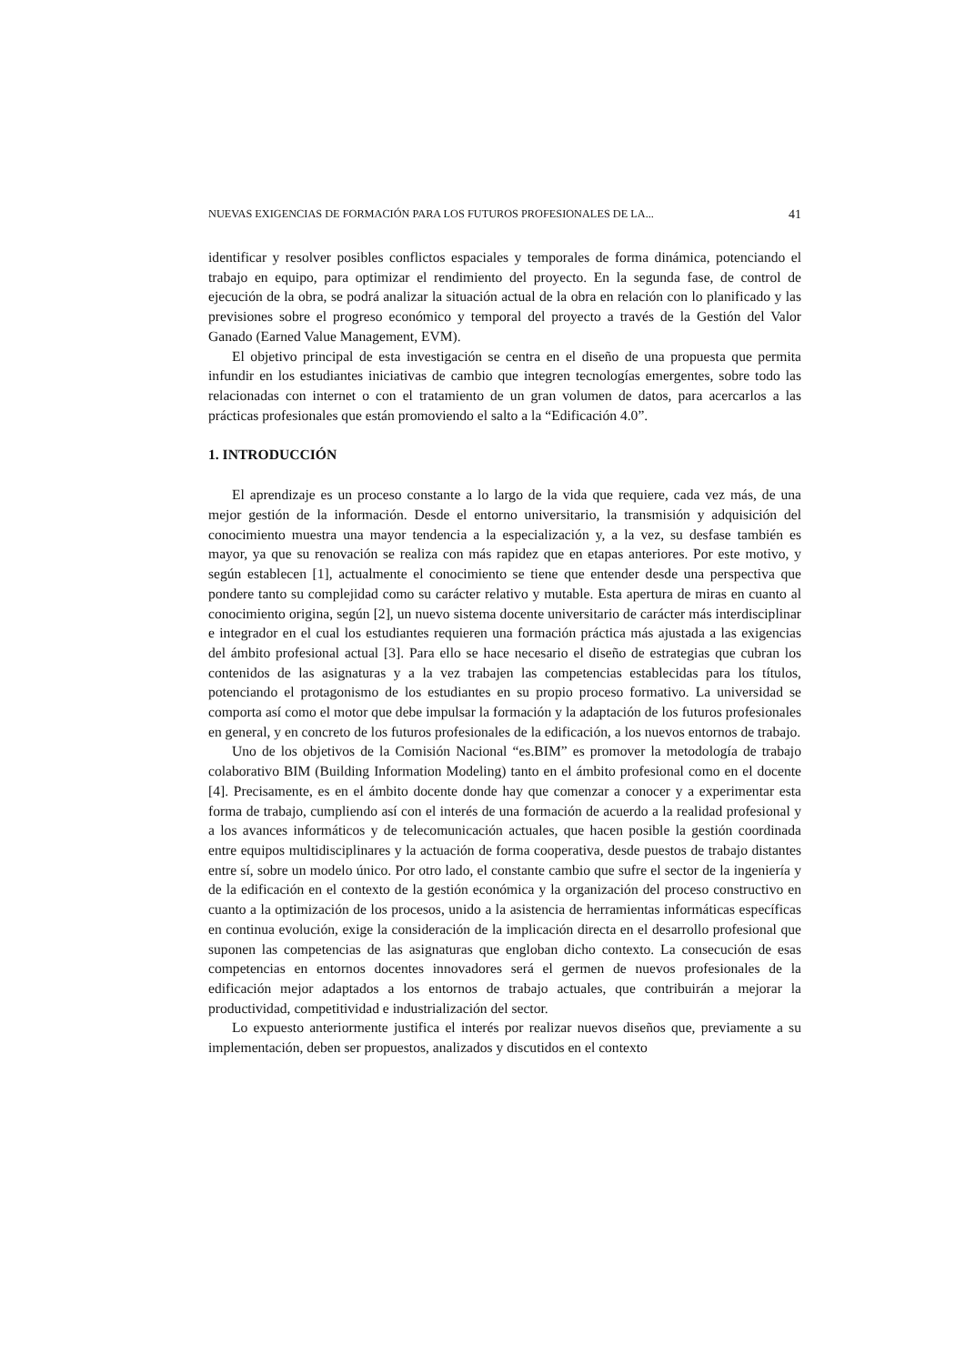NUEVAS EXIGENCIAS DE FORMACIÓN PARA LOS FUTUROS PROFESIONALES DE LA... 41
identificar y resolver posibles conflictos espaciales y temporales de forma dinámica, potenciando el trabajo en equipo, para optimizar el rendimiento del proyecto. En la segunda fase, de control de ejecución de la obra, se podrá analizar la situación actual de la obra en relación con lo planificado y las previsiones sobre el progreso económico y temporal del proyecto a través de la Gestión del Valor Ganado (Earned Value Management, EVM).
El objetivo principal de esta investigación se centra en el diseño de una propuesta que permita infundir en los estudiantes iniciativas de cambio que integren tecnologías emergentes, sobre todo las relacionadas con internet o con el tratamiento de un gran volumen de datos, para acercarlos a las prácticas profesionales que están promoviendo el salto a la “Edificación 4.0”.
1. INTRODUCCIÓN
El aprendizaje es un proceso constante a lo largo de la vida que requiere, cada vez más, de una mejor gestión de la información. Desde el entorno universitario, la transmisión y adquisición del conocimiento muestra una mayor tendencia a la especialización y, a la vez, su desfase también es mayor, ya que su renovación se realiza con más rapidez que en etapas anteriores. Por este motivo, y según establecen [1], actualmente el conocimiento se tiene que entender desde una perspectiva que pondere tanto su complejidad como su carácter relativo y mutable. Esta apertura de miras en cuanto al conocimiento origina, según [2], un nuevo sistema docente universitario de carácter más interdisciplinar e integrador en el cual los estudiantes requieren una formación práctica más ajustada a las exigencias del ámbito profesional actual [3]. Para ello se hace necesario el diseño de estrategias que cubran los contenidos de las asignaturas y a la vez trabajen las competencias establecidas para los títulos, potenciando el protagonismo de los estudiantes en su propio proceso formativo. La universidad se comporta así como el motor que debe impulsar la formación y la adaptación de los futuros profesionales en general, y en concreto de los futuros profesionales de la edificación, a los nuevos entornos de trabajo.
Uno de los objetivos de la Comisión Nacional “es.BIM” es promover la metodología de trabajo colaborativo BIM (Building Information Modeling) tanto en el ámbito profesional como en el docente [4]. Precisamente, es en el ámbito docente donde hay que comenzar a conocer y a experimentar esta forma de trabajo, cumpliendo así con el interés de una formación de acuerdo a la realidad profesional y a los avances informáticos y de telecomunicación actuales, que hacen posible la gestión coordinada entre equipos multidisciplinares y la actuación de forma cooperativa, desde puestos de trabajo distantes entre sí, sobre un modelo único. Por otro lado, el constante cambio que sufre el sector de la ingeniería y de la edificación en el contexto de la gestión económica y la organización del proceso constructivo en cuanto a la optimización de los procesos, unido a la asistencia de herramientas informáticas específicas en continua evolución, exige la consideración de la implicación directa en el desarrollo profesional que suponen las competencias de las asignaturas que engloban dicho contexto. La consecución de esas competencias en entornos docentes innovadores será el germen de nuevos profesionales de la edificación mejor adaptados a los entornos de trabajo actuales, que contribuirán a mejorar la productividad, competitividad e industrialización del sector.
Lo expuesto anteriormente justifica el interés por realizar nuevos diseños que, previamente a su implementación, deben ser propuestos, analizados y discutidos en el contexto